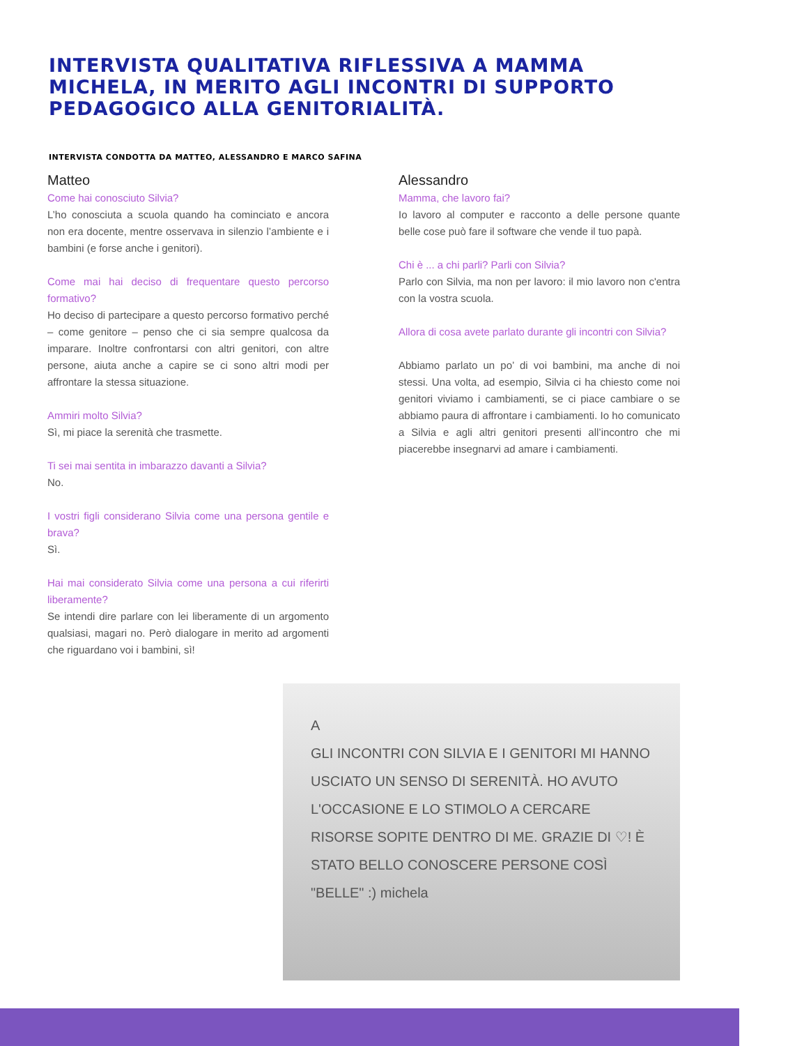INTERVISTA QUALITATIVA RIFLESSIVA A MAMMA MICHELA, IN MERITO AGLI INCONTRI DI SUPPORTO PEDAGOGICO ALLA GENITORIALITÀ.
INTERVISTA CONDOTTA DA MATTEO, ALESSANDRO E MARCO SAFINA
Matteo
Come hai conosciuto Silvia?
L’ho conosciuta a scuola quando ha cominciato e ancora non era docente, mentre osservava in silenzio l’ambiente e i bambini (e forse anche i genitori).
Come mai hai deciso di frequentare questo percorso formativo?
Ho deciso di partecipare a questo percorso formativo perché – come genitore – penso che ci sia sempre qualcosa da imparare. Inoltre confrontarsi con altri genitori, con altre persone, aiuta anche a capire se ci sono altri modi per affrontare la stessa situazione.
Ammiri molto Silvia?
Sì, mi piace la serenità che trasmette.
Ti sei mai sentita in imbarazzo davanti a Silvia?
No.
I vostri figli considerano Silvia come una persona gentile e brava?
Sì.
Hai mai considerato Silvia come una persona a cui riferirti liberamente?
Se intendi dire parlare con lei liberamente di un argomento qualsiasi, magari no. Però dialogare in merito ad argomenti che riguardano voi i bambini, sì!
Alessandro
Mamma, che lavoro fai?
Io lavoro al computer e racconto a delle persone quante belle cose può fare il software che vende il tuo papà.
Chi è ... a chi parli? Parli con Silvia?
Parlo con Silvia, ma non per lavoro: il mio lavoro non c'entra con la vostra scuola.
Allora di cosa avete parlato durante gli incontri con Silvia?
Abbiamo parlato un po’ di voi bambini, ma anche di noi stessi. Una volta, ad esempio, Silvia ci ha chiesto come noi genitori viviamo i cambiamenti, se ci piace cambiare o se abbiamo paura di affrontare i cambiamenti. Io ho comunicato a Silvia e agli altri genitori presenti all’incontro che mi piacerebbe insegnarvi ad amare i cambiamenti.
A
GLI INCONTRI CON SILVIA E I GENITORI MI HANNO USCIATO UN SENSO DI SERENITÀ. HO AVUTO L'OCCASIONE E LO STIMOLO A CERCARE RISORSE SOPITE DENTRO DI ME. GRAZIE DI ♡! È STATO BELLO CONOSCERE PERSONE COSÌ "BELLE" :) michela